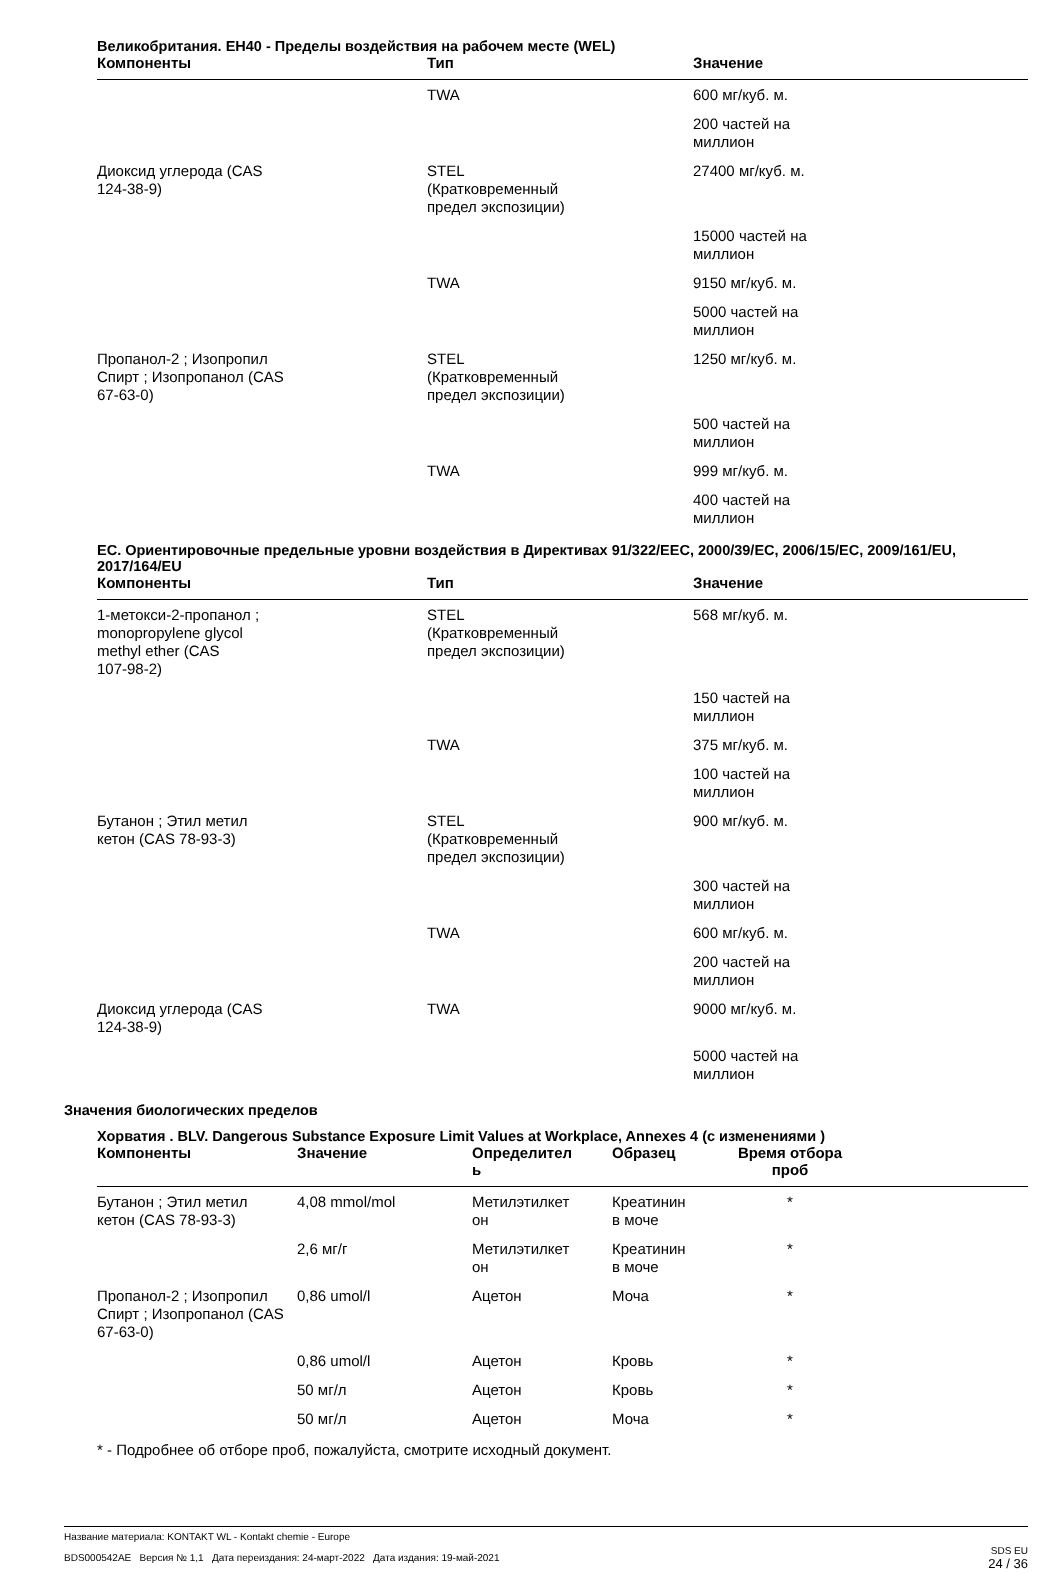Великобритания. EH40 - Пределы воздействия на рабочем месте (WEL)
| Компоненты | Тип | Значение |
| --- | --- | --- |
| | TWA | 600 мг/куб. м. |
| | | 200 частей на миллион |
| Диоксид углерода (CAS 124-38-9) | STEL (Кратковременный предел экспозиции) | 27400 мг/куб. м. |
| | | 15000 частей на миллион |
| | TWA | 9150 мг/куб. м. |
| | | 5000 частей на миллион |
| Пропанол-2 ; Изопропил Спирт ; Изопропанол (CAS 67-63-0) | STEL (Кратковременный предел экспозиции) | 1250 мг/куб. м. |
| | | 500 частей на миллион |
| | TWA | 999 мг/куб. м. |
| | | 400 частей на миллион |
ЕС. Ориентировочные предельные уровни воздействия в Директивах 91/322/EEC, 2000/39/EC, 2006/15/EC, 2009/161/EU, 2017/164/EU
| Компоненты | Тип | Значение |
| --- | --- | --- |
| 1-метокси-2-пропанол ; monopropylene glycol methyl ether (CAS 107-98-2) | STEL (Кратковременный предел экспозиции) | 568 мг/куб. м. |
| | | 150 частей на миллион |
| | TWA | 375 мг/куб. м. |
| | | 100 частей на миллион |
| Бутанон ; Этил метил кетон (CAS 78-93-3) | STEL (Кратковременный предел экспозиции) | 900 мг/куб. м. |
| | | 300 частей на миллион |
| | TWA | 600 мг/куб. м. |
| | | 200 частей на миллион |
| Диоксид углерода (CAS 124-38-9) | TWA | 9000 мг/куб. м. |
| | | 5000 частей на миллион |
Значения биологических пределов
Хорватия . BLV. Dangerous Substance Exposure Limit Values at Workplace, Annexes 4 (с изменениями )
| Компоненты | Значение | Определител ь | Образец | Время отбора проб | |
| --- | --- | --- | --- | --- | --- |
| Бутанон ; Этил метил кетон (CAS 78-93-3) | 4,08 mmol/mol | Метилэтилкет он | Креатинин в моче | * | |
| | 2,6 мг/г | Метилэтилкет он | Креатинин в моче | * | |
| Пропанол-2 ; Изопропил Спирт ; Изопропанол (CAS 67-63-0) | 0,86 umol/l | Ацетон | Моча | * | |
| | 0,86 umol/l | Ацетон | Кровь | * | |
| | 50 мг/л | Ацетон | Кровь | * | |
| | 50 мг/л | Ацетон | Моча | * | |
* - Подробнее об отборе проб, пожалуйста, смотрите исходный документ.
Название материала: KONTAKT WL - Kontakt chemie - Europe
BDS000542AE Версия № 1,1 Дата переиздания: 24-март-2022 Дата издания: 19-май-2021
SDS EU
24 / 36